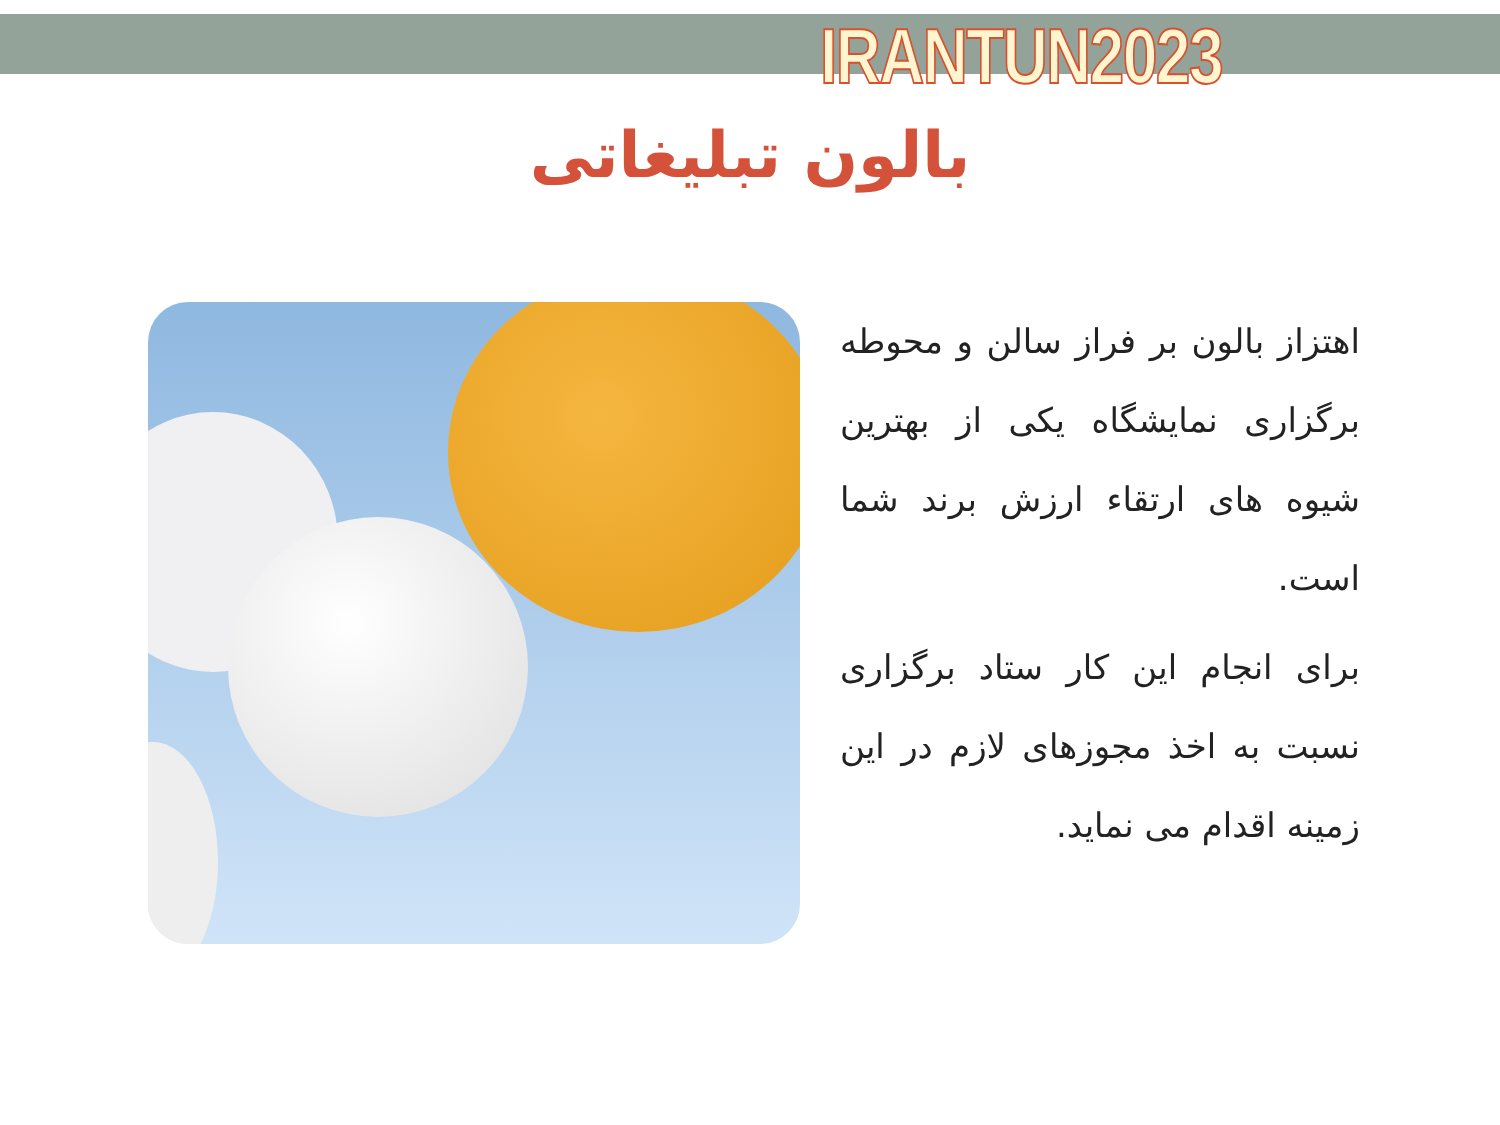IRANTUN2023
بالون تبلیغاتی
اهتزاز بالون بر فراز سالن و محوطه برگزاری نمایشگاه یکی از بهترین شیوه های ارتقاء ارزش برند شما است.
برای انجام این کار ستاد برگزاری نسبت به اخذ مجوزهای لازم در این زمینه اقدام می نماید.